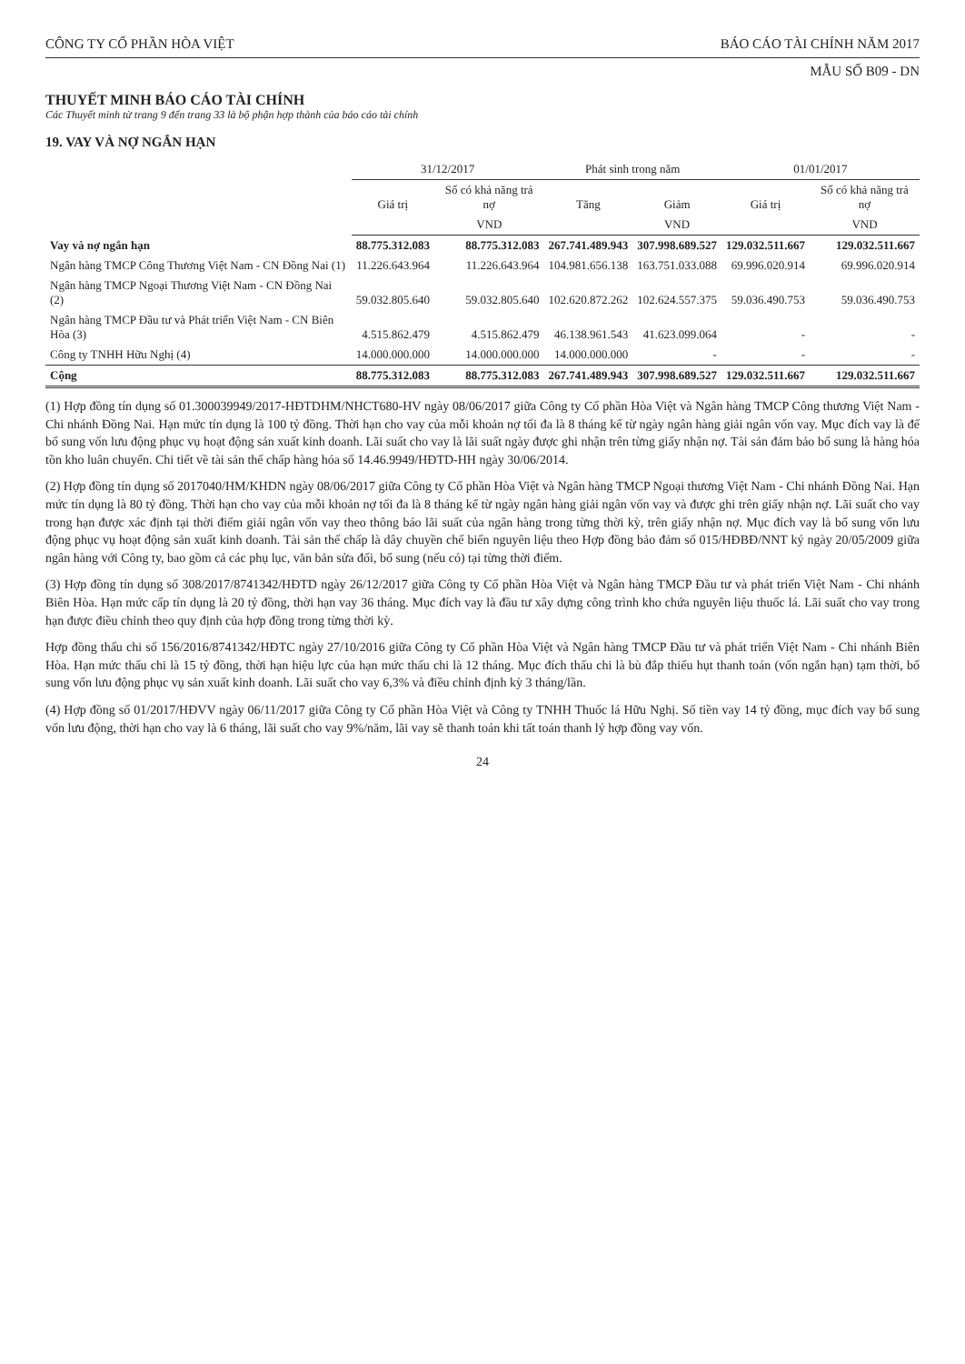CÔNG TY CỔ PHẦN HÒA VIỆT BÁO CÁO TÀI CHÍNH NĂM 2017
MẪU SỐ B09 - DN
THUYẾT MINH BÁO CÁO TÀI CHÍNH
Các Thuyết minh từ trang 9 đến trang 33 là bộ phận hợp thành của báo cáo tài chính
19. VAY VÀ NỢ NGẮN HẠN
| | 31/12/2017 | | Phát sinh trong năm | | 01/01/2017 | |
| --- | --- | --- | --- | --- | --- | --- |
| | Giá trị | Số có khả năng trả nợ | Tăng | Giảm | Giá trị | Số có khả năng trả nợ |
| | | VND | | VND | | VND |
| Vay và nợ ngắn hạn | 88.775.312.083 | 88.775.312.083 | 267.741.489.943 | 307.998.689.527 | 129.032.511.667 | 129.032.511.667 |
| Ngân hàng TMCP Công Thương Việt Nam - CN Đồng Nai (1) | 11.226.643.964 | 11.226.643.964 | 104.981.656.138 | 163.751.033.088 | 69.996.020.914 | 69.996.020.914 |
| Ngân hàng TMCP Ngoại Thương Việt Nam - CN Đồng Nai (2) | 59.032.805.640 | 59.032.805.640 | 102.620.872.262 | 102.624.557.375 | 59.036.490.753 | 59.036.490.753 |
| Ngân hàng TMCP Đầu tư và Phát triển Việt Nam - CN Biên Hòa (3) | 4.515.862.479 | 4.515.862.479 | 46.138.961.543 | 41.623.099.064 | - | - |
| Công ty TNHH Hữu Nghị (4) | 14.000.000.000 | 14.000.000.000 | 14.000.000.000 | - | - | - |
| Cộng | 88.775.312.083 | 88.775.312.083 | 267.741.489.943 | 307.998.689.527 | 129.032.511.667 | 129.032.511.667 |
(1) Hợp đồng tín dụng số 01.300039949/2017-HĐTDHM/NHCT680-HV ngày 08/06/2017 giữa Công ty Cổ phần Hòa Việt và Ngân hàng TMCP Công thương Việt Nam - Chi nhánh Đồng Nai. Hạn mức tín dụng là 100 tỷ đồng. Thời hạn cho vay của mỗi khoản nợ tối đa là 8 tháng kể từ ngày ngân hàng giải ngân vốn vay. Mục đích vay là để bổ sung vốn lưu động phục vụ hoạt động sản xuất kinh doanh. Lãi suất cho vay là lãi suất ngày được ghi nhận trên từng giấy nhận nợ. Tài sản đảm bảo bổ sung là hàng hóa tồn kho luân chuyển. Chi tiết về tài sản thế chấp hàng hóa số 14.46.9949/HĐTD-HH ngày 30/06/2014.
(2) Hợp đồng tín dụng số 2017040/HM/KHDN ngày 08/06/2017 giữa Công ty Cổ phần Hòa Việt và Ngân hàng TMCP Ngoại thương Việt Nam - Chi nhánh Đồng Nai. Hạn mức tín dụng là 80 tỷ đồng. Thời hạn cho vay của mỗi khoản nợ tối đa là 8 tháng kể từ ngày ngân hàng giải ngân vốn vay và được ghi trên giấy nhận nợ. Lãi suất cho vay trong hạn được xác định tại thời điểm giải ngân vốn vay theo thông báo lãi suất của ngân hàng trong từng thời kỳ, trên giấy nhận nợ. Mục đích vay là bổ sung vốn lưu động phục vụ hoạt động sản xuất kinh doanh. Tài sản thế chấp là dây chuyền chế biến nguyên liệu theo Hợp đồng bảo đảm số 015/HĐBĐ/NNT ký ngày 20/05/2009 giữa ngân hàng với Công ty, bao gồm cả các phụ lục, văn bản sửa đổi, bổ sung (nếu có) tại từng thời điểm.
(3) Hợp đồng tín dụng số 308/2017/8741342/HĐTD ngày 26/12/2017 giữa Công ty Cổ phần Hòa Việt và Ngân hàng TMCP Đầu tư và phát triển Việt Nam - Chi nhánh Biên Hòa. Hạn mức cấp tín dụng là 20 tỷ đồng, thời hạn vay 36 tháng. Mục đích vay là đầu tư xây dựng công trình kho chứa nguyên liệu thuốc lá. Lãi suất cho vay trong hạn được điều chỉnh theo quy định của hợp đồng trong từng thời kỳ.
Hợp đồng thấu chi số 156/2016/8741342/HĐTC ngày 27/10/2016 giữa Công ty Cổ phần Hòa Việt và Ngân hàng TMCP Đầu tư và phát triển Việt Nam - Chi nhánh Biên Hòa. Hạn mức thấu chi là 15 tỷ đồng, thời hạn hiệu lực của hạn mức thấu chi là 12 tháng. Mục đích thấu chi là bù đắp thiếu hụt thanh toán (vốn ngắn hạn) tạm thời, bổ sung vốn lưu động phục vụ sản xuất kinh doanh. Lãi suất cho vay 6,3% và điều chỉnh định kỳ 3 tháng/lần.
(4) Hợp đồng số 01/2017/HĐVV ngày 06/11/2017 giữa Công ty Cổ phần Hòa Việt và Công ty TNHH Thuốc lá Hữu Nghị. Số tiền vay 14 tỷ đồng, mục đích vay bổ sung vốn lưu động, thời hạn cho vay là 6 tháng, lãi suất cho vay 9%/năm, lãi vay sẽ thanh toán khi tất toán thanh lý hợp đồng vay vốn.
24